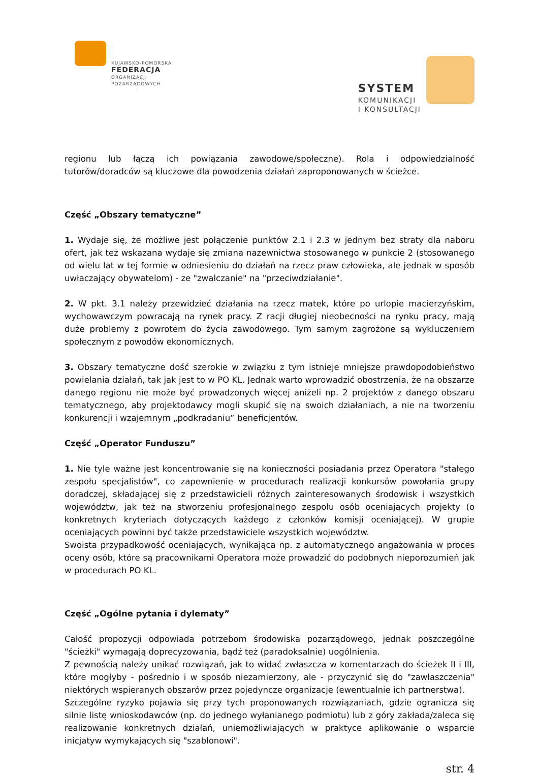KUJAWSKO-POMORSKA
FEDERACJA
ORGANIZACJI
POZARZĄDOWYCH
SYSTEM
KOMUNIKACJI
I KONSULTACJI
regionu lub łączą ich powiązania zawodowe/społeczne). Rola i odpowiedzialność tutorów/doradców są kluczowe dla powodzenia działań zaproponowanych w ścieżce.
Część „Obszary tematyczne”
1. Wydaje się, że możliwe jest połączenie punktów 2.1 i 2.3 w jednym bez straty dla naboru ofert, jak też wskazana wydaje się zmiana nazewnictwa stosowanego w punkcie 2 (stosowanego od wielu lat w tej formie w odniesieniu do działań na rzecz praw człowieka, ale jednak w sposób uwłaczający obywatelom) - ze "zwalczanie" na "przeciwdziałanie".
2. W pkt. 3.1 należy przewidzieć działania na rzecz matek, które po urlopie macierzyńskim, wychowawczym powracają na rynek pracy. Z racji długiej nieobecności na rynku pracy, mają duże problemy z powrotem do życia zawodowego. Tym samym zagrożone są wykluczeniem społecznym z powodów ekonomicznych.
3. Obszary tematyczne dość szerokie w związku z tym istnieje mniejsze prawdopodobieństwo powielania działań, tak jak jest to w PO KL. Jednak warto wprowadzić obostrzenia, że na obszarze danego regionu nie może być prowadzonych więcej aniżeli np. 2 projektów z danego obszaru tematycznego, aby projektodawcy mogli skupić się na swoich działaniach, a nie na tworzeniu konkurencji i wzajemnym „podkradaniu” beneficjentów.
Część „Operator Funduszu”
1. Nie tyle ważne jest koncentrowanie się na konieczności posiadania przez Operatora "stałego zespołu specjalistów", co zapewnienie w procedurach realizacji konkursów powołania grupy doradczej, składającej się z przedstawicieli różnych zainteresowanych środowisk i wszystkich województw, jak też na stworzeniu profesjonalnego zespołu osób oceniających projekty (o konkretnych kryteriach dotyczących każdego z członków komisji oceniającej). W grupie oceniających powinni być także przedstawiciele wszystkich województw.
Swoista przypadkowość oceniających, wynikająca np. z automatycznego angażowania w proces oceny osób, które są pracownikami Operatora może prowadzić do podobnych nieporozumień jak w procedurach PO KL.
Część „Ogólne pytania i dylematy”
Całość propozycji odpowiada potrzebom środowiska pozarządowego, jednak poszczególne "ścieżki" wymagają doprecyzowania, bądź też (paradoksalnie) uogólnienia.
Z pewnością należy unikać rozwiązań, jak to widać zwłaszcza w komentarzach do ścieżek II i III, które mogłyby - pośrednio i w sposób niezamierzony, ale - przyczynić się do "zawłaszczenia" niektórych wspieranych obszarów przez pojedyncze organizacje (ewentualnie ich partnerstwa).
Szczególne ryzyko pojawia się przy tych proponowanych rozwiązaniach, gdzie ogranicza się silnie listę wnioskodawców (np. do jednego wyłanianego podmiotu) lub z góry zakłada/zaleca się realizowanie konkretnych działań, uniemożliwiających w praktyce aplikowanie o wsparcie inicjatyw wymykających się "szablonowi".
str. 4